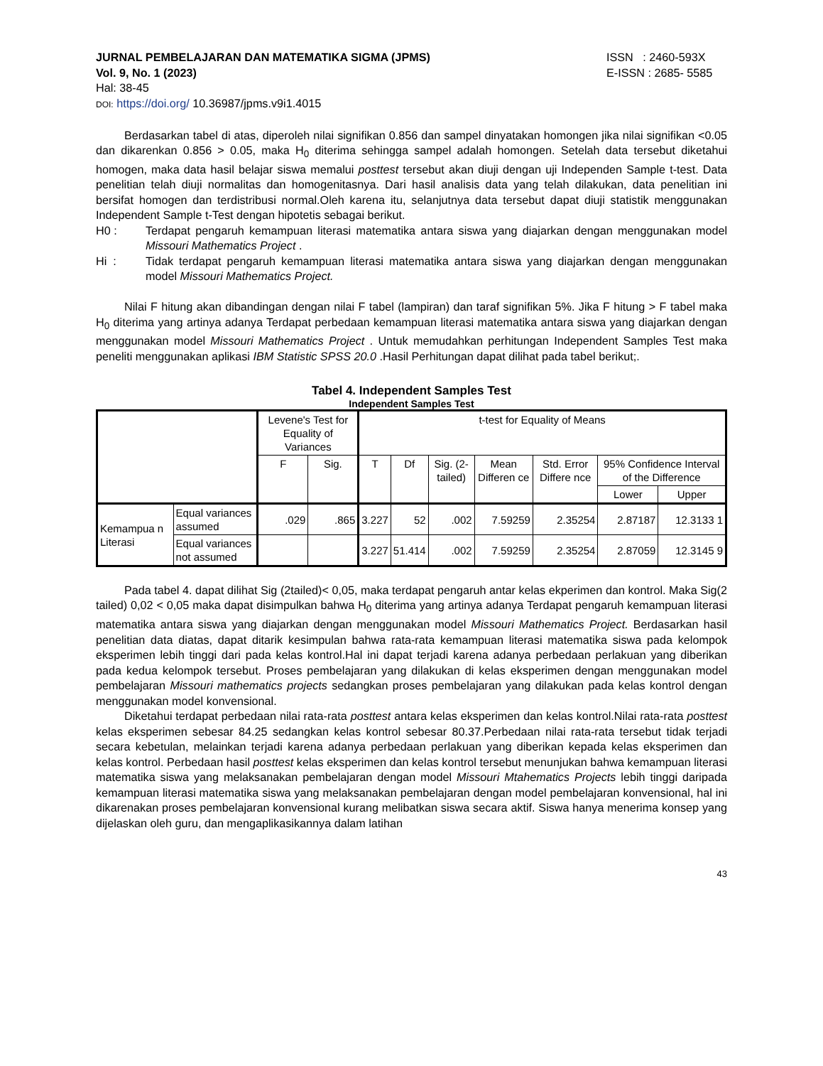JURNAL PEMBELAJARAN DAN MATEMATIKA SIGMA (JPMS) ISSN : 2460-593X
Vol. 9, No. 1 (2023) E-ISSN : 2685- 5585
Hal: 38-45
DOI: https://doi.org/ 10.36987/jpms.v9i1.4015
Berdasarkan tabel di atas, diperoleh nilai signifikan 0.856 dan sampel dinyatakan homongen jika nilai signifikan <0.05 dan dikarenkan 0.856 > 0.05, maka H<sub>0</sub> diterima sehingga sampel adalah homongen. Setelah data tersebut diketahui homogen, maka data hasil belajar siswa memalui posttest tersebut akan diuji dengan uji Independen Sample t-test. Data penelitian telah diuji normalitas dan homogenitasnya. Dari hasil analisis data yang telah dilakukan, data penelitian ini bersifat homogen dan terdistribusi normal.Oleh karena itu, selanjutnya data tersebut dapat diuji statistik menggunakan Independent Sample t-Test dengan hipotetis sebagai berikut.
H0 : Terdapat pengaruh kemampuan literasi matematika antara siswa yang diajarkan dengan menggunakan model Missouri Mathematics Project .
Hi : Tidak terdapat pengaruh kemampuan literasi matematika antara siswa yang diajarkan dengan menggunakan model Missouri Mathematics Project.
Nilai F hitung akan dibandingan dengan nilai F tabel (lampiran) dan taraf signifikan 5%. Jika F hitung > F tabel maka H<sub>0</sub> diterima yang artinya adanya Terdapat perbedaan kemampuan literasi matematika antara siswa yang diajarkan dengan menggunakan model Missouri Mathematics Project . Untuk memudahkan perhitungan Independent Samples Test maka peneliti menggunakan aplikasi IBM Statistic SPSS 20.0 .Hasil Perhitungan dapat dilihat pada tabel berikut;.
Tabel 4. Independent Samples Test
Independent Samples Test
| | | Levene's Test for Equality of Variances | | t-test for Equality of Means | | | | | | |
| --- | --- | --- | --- | --- | --- | --- | --- | --- | --- | --- |
| | | F | Sig. | T | Df | Sig. (2-tailed) | Mean Differen ce | Std. Error Differe nce | 95% Confidence Interval of the Difference | |
| | | | | | | | | | Lower | Upper |
| Kemampua n Literasi | Equal variances assumed | .029 | .865 | 3.227 | 52 | .002 | 7.59259 | 2.35254 | 2.87187 | 12.3133 1 |
| | Equal variances not assumed | | | 3.227 | 51.414 | .002 | 7.59259 | 2.35254 | 2.87059 | 12.3145 9 |
Pada tabel 4. dapat dilihat Sig (2tailed)< 0,05, maka terdapat pengaruh antar kelas ekperimen dan kontrol. Maka Sig(2 tailed) 0,02 < 0,05 maka dapat disimpulkan bahwa H<sub>0</sub> diterima yang artinya adanya Terdapat pengaruh kemampuan literasi matematika antara siswa yang diajarkan dengan menggunakan model Missouri Mathematics Project. Berdasarkan hasil penelitian data diatas, dapat ditarik kesimpulan bahwa rata-rata kemampuan literasi matematika siswa pada kelompok eksperimen lebih tinggi dari pada kelas kontrol.Hal ini dapat terjadi karena adanya perbedaan perlakuan yang diberikan pada kedua kelompok tersebut. Proses pembelajaran yang dilakukan di kelas eksperimen dengan menggunakan model pembelajaran Missouri mathematics projects sedangkan proses pembelajaran yang dilakukan pada kelas kontrol dengan menggunakan model konvensional.
Diketahui terdapat perbedaan nilai rata-rata posttest antara kelas eksperimen dan kelas kontrol.Nilai rata-rata posttest kelas eksperimen sebesar 84.25 sedangkan kelas kontrol sebesar 80.37.Perbedaan nilai rata-rata tersebut tidak terjadi secara kebetulan, melainkan terjadi karena adanya perbedaan perlakuan yang diberikan kepada kelas eksperimen dan kelas kontrol. Perbedaan hasil posttest kelas eksperimen dan kelas kontrol tersebut menunjukan bahwa kemampuan literasi matematika siswa yang melaksanakan pembelajaran dengan model Missouri Mtahematics Projects lebih tinggi daripada kemampuan literasi matematika siswa yang melaksanakan pembelajaran dengan model pembelajaran konvensional, hal ini dikarenakan proses pembelajaran konvensional kurang melibatkan siswa secara aktif. Siswa hanya menerima konsep yang dijelaskan oleh guru, dan mengaplikasikannya dalam latihan
43